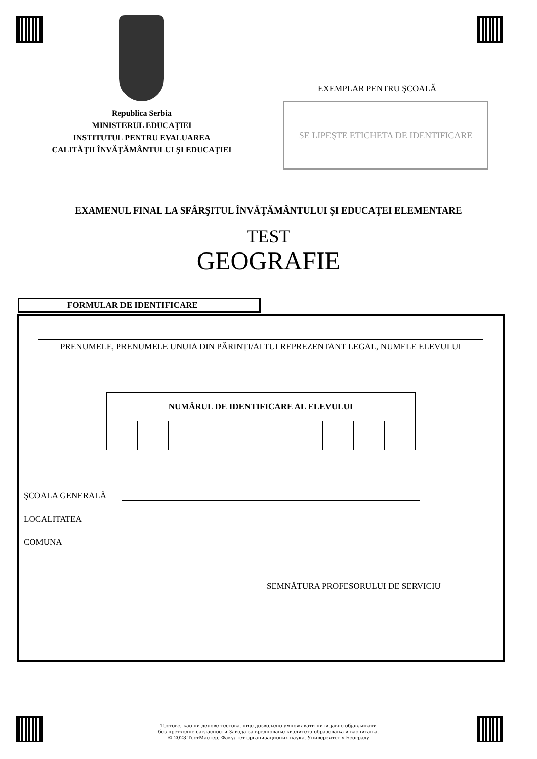Republica Serbia
MINISTERUL EDUCAŢIEI
INSTITUTUL PENTRU EVALUAREA
CALITĂŢII ÎNVĂŢĂMÂNTULUI ŞI EDUCAŢIEI
EXEMPLAR PENTRU ŞCOALĂ
SE LIPEŞTE ETICHETA DE IDENTIFICARE
EXAMENUL FINAL LA SFÂRŞITUL ÎNVĂŢĂMÂNTULUI ŞI EDUCAŢEI ELEMENTARE
TEST
GEOGRAFIE
FORMULAR DE IDENTIFICARE
PRENUMELE, PRENUMELE UNUIA DIN PĂRINȚI/ALTUI REPREZENTANT LEGAL, NUMELE ELEVULUI
| NUMĂRUL DE IDENTIFICARE AL ELEVULUI | | | | | | | | | |
| --- | --- | --- | --- | --- | --- | --- | --- | --- | --- |
ŞCOALA GENERALĂ
LOCALITATEA
COMUNA
SEMNĂTURA PROFESORULUI DE SERVICIU
Тестове, као ни делове тестова, није дозвољено умножавати нити јавно објављивати
без претходне сагласности Завода за вредновање квалитета образовања и васпитања.
© 2023 ТестМастер, Факултет организационих наука, Универзитет у Београду